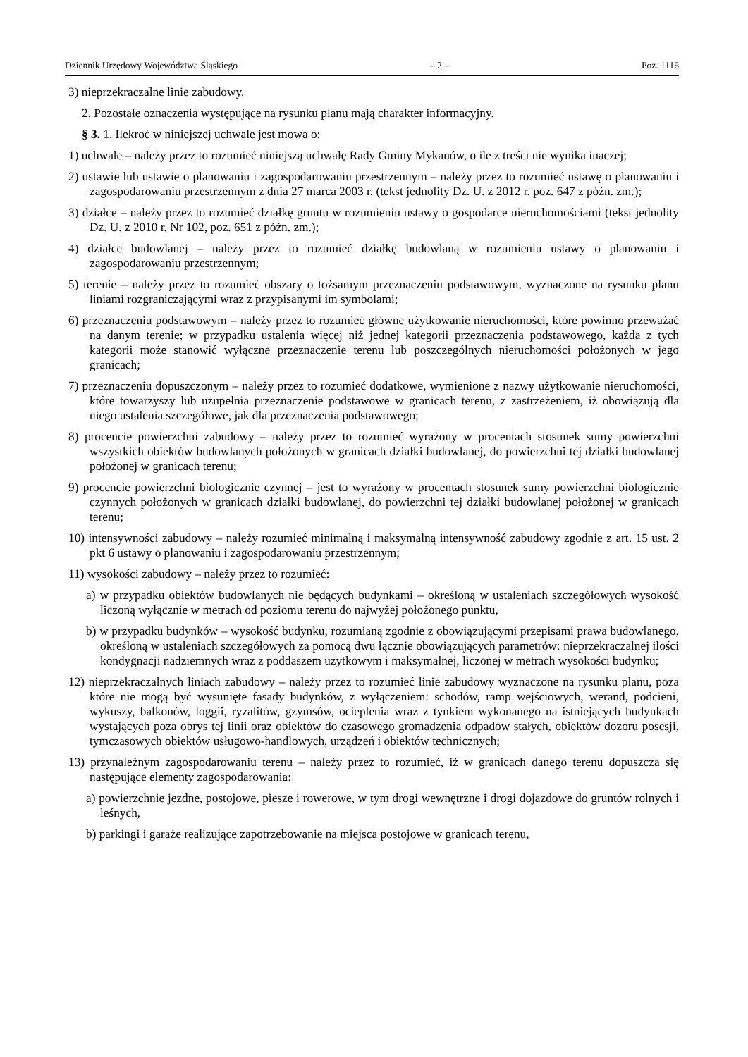Dziennik Urzędowy Województwa Śląskiego – 2 – Poz. 1116
3) nieprzekraczalne linie zabudowy.
2. Pozostałe oznaczenia występujące na rysunku planu mają charakter informacyjny.
§ 3. 1. Ilekroć w niniejszej uchwale jest mowa o:
1) uchwale – należy przez to rozumieć niniejszą uchwałę Rady Gminy Mykanów, o ile z treści nie wynika inaczej;
2) ustawie lub ustawie o planowaniu i zagospodarowaniu przestrzennym – należy przez to rozumieć ustawę o planowaniu i zagospodarowaniu przestrzennym z dnia 27 marca 2003 r. (tekst jednolity Dz. U. z 2012 r. poz. 647 z późn. zm.);
3) działce – należy przez to rozumieć działkę gruntu w rozumieniu ustawy o gospodarce nieruchomościami (tekst jednolity Dz. U. z 2010 r. Nr 102, poz. 651 z późn. zm.);
4) działce budowlanej – należy przez to rozumieć działkę budowlaną w rozumieniu ustawy o planowaniu i zagospodarowaniu przestrzennym;
5) terenie – należy przez to rozumieć obszary o tożsamym przeznaczeniu podstawowym, wyznaczone na rysunku planu liniami rozgraniczającymi wraz z przypisanymi im symbolami;
6) przeznaczeniu podstawowym – należy przez to rozumieć główne użytkowanie nieruchomości, które powinno przeważać na danym terenie; w przypadku ustalenia więcej niż jednej kategorii przeznaczenia podstawowego, każda z tych kategorii może stanowić wyłączne przeznaczenie terenu lub poszczególnych nieruchomości położonych w jego granicach;
7) przeznaczeniu dopuszczonym – należy przez to rozumieć dodatkowe, wymienione z nazwy użytkowanie nieruchomości, które towarzyszy lub uzupełnia przeznaczenie podstawowe w granicach terenu, z zastrzeżeniem, iż obowiązują dla niego ustalenia szczegółowe, jak dla przeznaczenia podstawowego;
8) procencie powierzchni zabudowy – należy przez to rozumieć wyrażony w procentach stosunek sumy powierzchni wszystkich obiektów budowlanych położonych w granicach działki budowlanej, do powierzchni tej działki budowlanej położonej w granicach terenu;
9) procencie powierzchni biologicznie czynnej – jest to wyrażony w procentach stosunek sumy powierzchni biologicznie czynnych położonych w granicach działki budowlanej, do powierzchni tej działki budowlanej położonej w granicach terenu;
10) intensywności zabudowy – należy rozumieć minimalną i maksymalną intensywność zabudowy zgodnie z art. 15 ust. 2 pkt 6 ustawy o planowaniu i zagospodarowaniu przestrzennym;
11) wysokości zabudowy – należy przez to rozumieć:
a) w przypadku obiektów budowlanych nie będących budynkami – określoną w ustaleniach szczegółowych wysokość liczoną wyłącznie w metrach od poziomu terenu do najwyżej położonego punktu,
b) w przypadku budynków – wysokość budynku, rozumianą zgodnie z obowiązującymi przepisami prawa budowlanego, określoną w ustaleniach szczegółowych za pomocą dwu łącznie obowiązujących parametrów: nieprzekraczalnej ilości kondygnacji nadziemnych wraz z poddaszem użytkowym i maksymalnej, liczonej w metrach wysokości budynku;
12) nieprzekraczalnych liniach zabudowy – należy przez to rozumieć linie zabudowy wyznaczone na rysunku planu, poza które nie mogą być wysunięte fasady budynków, z wyłączeniem: schodów, ramp wejściowych, werand, podcieni, wykuszy, balkonów, loggii, ryzalitów, gzymsów, ocieplenia wraz z tynkiem wykonanego na istniejących budynkach wystających poza obrys tej linii oraz obiektów do czasowego gromadzenia odpadów stałych, obiektów dozoru posesji, tymczasowych obiektów usługowo-handlowych, urządzeń i obiektów technicznych;
13) przynależnym zagospodarowaniu terenu – należy przez to rozumieć, iż w granicach danego terenu dopuszcza się następujące elementy zagospodarowania:
a) powierzchnie jezdne, postojowe, piesze i rowerowe, w tym drogi wewnętrzne i drogi dojazdowe do gruntów rolnych i leśnych,
b) parkingi i garaże realizujące zapotrzebowanie na miejsca postojowe w granicach terenu,